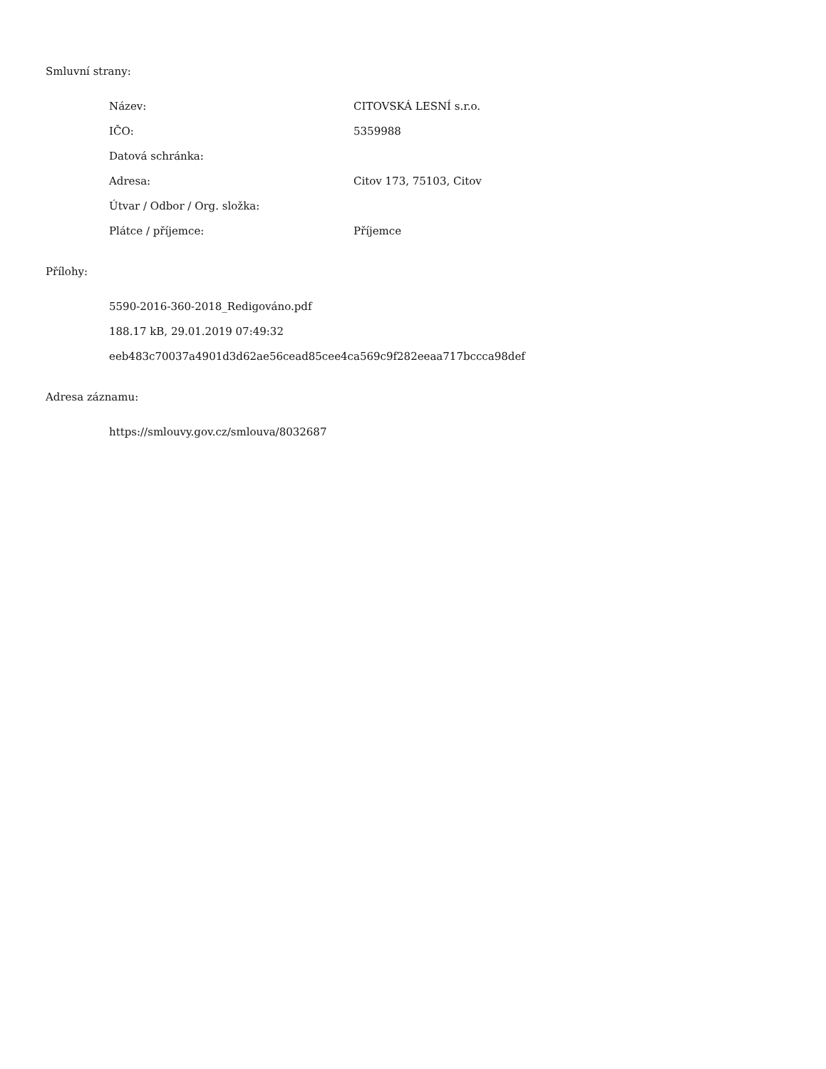Smluvní strany:
| Název: | CITOVSKÁ LESNÍ s.r.o. |
| IČO: | 5359988 |
| Datová schránka: | |
| Adresa: | Citov 173, 75103, Citov |
| Útvar / Odbor / Org. složka: | |
| Plátce / příjemce: | Příjemce |
Přílohy:
5590-2016-360-2018_Redigováno.pdf
188.17 kB, 29.01.2019 07:49:32
eeb483c70037a4901d3d62ae56cead85cee4ca569c9f282eeaa717bccca98def
Adresa záznamu:
https://smlouvy.gov.cz/smlouva/8032687